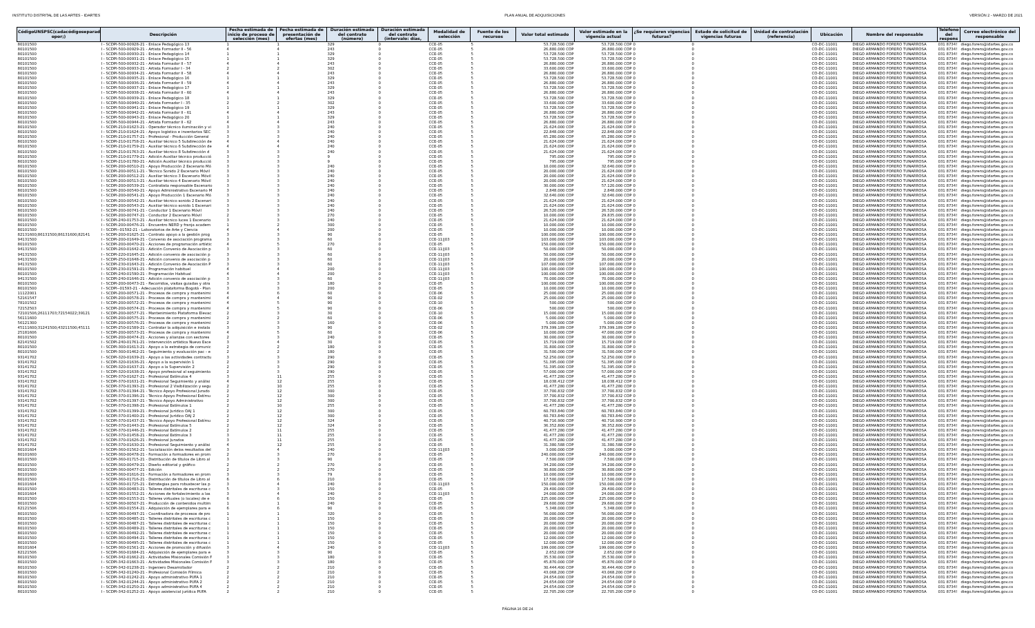INSTITUTO DISTRITAL DE LAS ARTES - IDARTES PLAN ANUAL DE ADQUISICIONES VERSIÓN 2 - MARZO DE 2021
| CódigoUNSPSC(cadacódigoseparad opor;) | Descripción | Fecha estimada de inicio de proceso de selección (mes) | Fecha estimada de presentación de ofertas (mes) | Duración estimada del contrato (número) | Duración estimada del contrato (intervalo: días, | Modalidad de selección | Fuente de los recursos | Valor total estimado | Valor estimado en la vigencia actual | ¿Se requieren vigencias futuras? | Estado de solicitud de vigencias futuras | Unidad de contratación (referencia) | Ubicación | Nombre del responsable | Teléfono del respons | Correo electrónico del responsable |
| --- | --- | --- | --- | --- | --- | --- | --- | --- | --- | --- | --- | --- | --- | --- | --- | --- |
| 80101500 | I - SCDPI-500-00928-21 - Enlace Pedagógico 13 | 1 | 1 | 329 | 0 | CCE-05 | 5 | 53.728.500 COP | 53.728.500 COP | 0 | 0 | | CO-DC-11001 | DIEGO ARMANDO FORERO TUNARROSA | 031 8734! | diego.forero@idartes.gov.co |
| 80101500 | I - SCDPI-500-00929-21 - Artista Formador II - 56 | 4 | 4 | 243 | 0 | CCE-05 | 5 | 26.880.000 COP | 26.880.000 COP | 0 | 0 | | CO-DC-11001 | DIEGO ARMANDO FORERO TUNARROSA | 031 8734! | diego.forero@idartes.gov.co |
| 80101500 | I - SCDPI-500-00930-21 - Enlace Pedagógico 14 | 1 | 1 | 329 | 0 | CCE-05 | 5 | 53.728.500 COP | 53.728.500 COP | 0 | 0 | | CO-DC-11001 | DIEGO ARMANDO FORERO TUNARROSA | 031 8734! | diego.forero@idartes.gov.co |
| 80101500 | I - SCDPI-500-00931-21 - Enlace Pedagógico 15 | 1 | 1 | 329 | 0 | CCE-05 | 5 | 53.728.500 COP | 53.728.500 COP | 0 | 0 | | CO-DC-11001 | DIEGO ARMANDO FORERO TUNARROSA | 031 8734! | diego.forero@idartes.gov.co |
| 80101500 | I - SCDPI-500-00932-21 - Artista Formador II - 57 | 4 | 4 | 243 | 0 | CCE-05 | 5 | 26.880.000 COP | 26.880.000 COP | 0 | 0 | | CO-DC-11001 | DIEGO ARMANDO FORERO TUNARROSA | 031 8734! | diego.forero@idartes.gov.co |
| 80101500 | I - SCDPI-500-00933-21 - Artista Formador I - 34 | 2 | 2 | 302 | 0 | CCE-05 | 5 | 33.600.000 COP | 33.600.000 COP | 0 | 0 | | CO-DC-11001 | DIEGO ARMANDO FORERO TUNARROSA | 031 8734! | diego.forero@idartes.gov.co |
| 80101500 | I - SCDPI-500-00934-21 - Artista Formador II - 58 | 4 | 4 | 243 | 0 | CCE-05 | 5 | 26.880.000 COP | 26.880.000 COP | 0 | 0 | | CO-DC-11001 | DIEGO ARMANDO FORERO TUNARROSA | 031 8734! | diego.forero@idartes.gov.co |
| 80101500 | I - SCDPI-500-00935-21 - Enlace Pedagógico 16 | 1 | 1 | 329 | 0 | CCE-05 | 5 | 53.728.500 COP | 53.728.500 COP | 0 | 0 | | CO-DC-11001 | DIEGO ARMANDO FORERO TUNARROSA | 031 8734! | diego.forero@idartes.gov.co |
| 80101500 | I - SCDPI-500-00936-21 - Artista Formador II - 59 | 4 | 4 | 243 | 0 | CCE-05 | 5 | 26.880.000 COP | 26.880.000 COP | 0 | 0 | | CO-DC-11001 | DIEGO ARMANDO FORERO TUNARROSA | 031 8734! | diego.forero@idartes.gov.co |
| 80101500 | I - SCDPI-500-00937-21 - Enlace Pedagógico 17 | 1 | 1 | 329 | 0 | CCE-05 | 5 | 53.728.500 COP | 53.728.500 COP | 0 | 0 | | CO-DC-11001 | DIEGO ARMANDO FORERO TUNARROSA | 031 8734! | diego.forero@idartes.gov.co |
| 80101500 | I - SCDPI-500-00938-21 - Artista Formador II - 60 | 4 | 4 | 243 | 0 | CCE-05 | 5 | 26.880.000 COP | 26.880.000 COP | 0 | 0 | | CO-DC-11001 | DIEGO ARMANDO FORERO TUNARROSA | 031 8734! | diego.forero@idartes.gov.co |
| 80101500 | I - SCDPI-500-00939-21 - Enlace Pedagógico 18 | 1 | 1 | 329 | 0 | CCE-05 | 5 | 53.728.500 COP | 53.728.500 COP | 0 | 0 | | CO-DC-11001 | DIEGO ARMANDO FORERO TUNARROSA | 031 8734! | diego.forero@idartes.gov.co |
| 80101500 | I - SCDPI-500-00940-21 - Artista Formador I - 35 | 2 | 2 | 302 | 0 | CCE-05 | 5 | 33.600.000 COP | 33.600.000 COP | 0 | 0 | | CO-DC-11001 | DIEGO ARMANDO FORERO TUNARROSA | 031 8734! | diego.forero@idartes.gov.co |
| 80101500 | I - SCDPI-500-00941-21 - Enlace Pedagógico 19 | 1 | 1 | 329 | 0 | CCE-05 | 5 | 53.728.500 COP | 53.728.500 COP | 0 | 0 | | CO-DC-11001 | DIEGO ARMANDO FORERO TUNARROSA | 031 8734! | diego.forero@idartes.gov.co |
| 80101500 | I - SCDPI-500-00942-21 - Artista Formador II - 61 | 4 | 4 | 243 | 0 | CCE-05 | 5 | 26.880.000 COP | 26.880.000 COP | 0 | 0 | | CO-DC-11001 | DIEGO ARMANDO FORERO TUNARROSA | 031 8734! | diego.forero@idartes.gov.co |
| 80101500 | I - SCDPI-500-00943-21 - Enlace Pedagógico 20 | 1 | 1 | 329 | 0 | CCE-05 | 5 | 53.728.500 COP | 53.728.500 COP | 0 | 0 | | CO-DC-11001 | DIEGO ARMANDO FORERO TUNARROSA | 031 8734! | diego.forero@idartes.gov.co |
| 80101500 | I - SCDPI-500-00944-21 - Artista Formador II - 62 | 4 | 4 | 243 | 0 | CCE-05 | 5 | 26.880.000 COP | 26.880.000 COP | 0 | 0 | | CO-DC-11001 | DIEGO ARMANDO FORERO TUNARROSA | 031 8734! | diego.forero@idartes.gov.co |
| 80101500 | I - SCDPI-210-01623-21 - Operador técnico iluminación y vi | 3 | 3 | 240 | 0 | CCE-05 | 5 | 21.624.000 COP | 21.624.000 COP | 0 | 0 | | CO-DC-11001 | DIEGO ARMANDO FORERO TUNARROSA | 031 8734! | diego.forero@idartes.gov.co |
| 80101500 | I - SCDPI-210-01624-21 - Apoyo logístico e inventarios SEC | 3 | 3 | 240 | 0 | CCE-05 | 5 | 22.848.000 COP | 22.848.000 COP | 0 | 0 | | CO-DC-11001 | DIEGO ARMANDO FORERO TUNARROSA | 031 8734! | diego.forero@idartes.gov.co |
| 80101500 | I - SCDPI-210-01757-21 - Profesional - Producción General | 3 | 3 | 240 | 0 | CCE-05 | 5 | 65.280.000 COP | 65.280.000 COP | 0 | 0 | | CO-DC-11001 | DIEGO ARMANDO FORERO TUNARROSA | 031 8734! | diego.forero@idartes.gov.co |
| 80101500 | I - SCDPI-210-01758-21 - Auxiliar técnico 5 Subdirección de | 4 | 4 | 240 | 0 | CCE-05 | 5 | 21.624.000 COP | 21.624.000 COP | 0 | 0 | | CO-DC-11001 | DIEGO ARMANDO FORERO TUNARROSA | 031 8734! | diego.forero@idartes.gov.co |
| 80101500 | I - SCDPI-210-01759-21 - Auxiliar técnico 6 Subdirección de | 4 | 4 | 240 | 0 | CCE-05 | 5 | 21.624.000 COP | 21.624.000 COP | 0 | 0 | | CO-DC-11001 | DIEGO ARMANDO FORERO TUNARROSA | 031 8734! | diego.forero@idartes.gov.co |
| 80101500 | I - SCDPI-210-01763-21 - Auxiliar técnico 8 Subdirección d | 3 | 3 | 240 | 0 | CCE-05 | 5 | 21.624.000 COP | 21.624.000 COP | 0 | 0 | | CO-DC-11001 | DIEGO ARMANDO FORERO TUNARROSA | 031 8734! | diego.forero@idartes.gov.co |
| 80101500 | I - SCDPI-210-01779-21 - Adición Auxiliar técnico producció | 3 | 3 | 9 | 0 | CCE-05 | 5 | 795.000 COP | 795.000 COP | 0 | 0 | | CO-DC-11001 | DIEGO ARMANDO FORERO TUNARROSA | 031 8734! | diego.forero@idartes.gov.co |
| 80101500 | I - SCDPI-210-01780-21 - Adición Auxiliar técnico producció | 3 | 3 | 9 | 0 | CCE-05 | 5 | 795.000 COP | 795.000 COP | 0 | 0 | | CO-DC-11001 | DIEGO ARMANDO FORERO TUNARROSA | 031 8734! | diego.forero@idartes.gov.co |
| 80101500 | I - SCDPI-200-00510-21 - Apoyo Producción 2 Escenario Mó | 3 | 3 | 240 | 0 | CCE-05 | 5 | 10.000.000 COP | 32.640.000 COP | 0 | 0 | | CO-DC-11001 | DIEGO ARMANDO FORERO TUNARROSA | 031 8734! | diego.forero@idartes.gov.co |
| 80101500 | I - SCDPI-200-00511-21 - Técnico Sonido 2 Escenario Móvil | 3 | 3 | 240 | 0 | CCE-05 | 5 | 20.000.000 COP | 21.624.000 COP | 0 | 0 | | CO-DC-11001 | DIEGO ARMANDO FORERO TUNARROSA | 031 8734! | diego.forero@idartes.gov.co |
| 80101500 | I - SCDPI-200-00512-21 - Auxiliar técnico 3 Escenario Móvil | 3 | 3 | 240 | 0 | CCE-05 | 5 | 20.000.000 COP | 21.624.000 COP | 0 | 0 | | CO-DC-11001 | DIEGO ARMANDO FORERO TUNARROSA | 031 8734! | diego.forero@idartes.gov.co |
| 80101500 | I - SCDPI-200-00513-21 - Auxiliar técnico 4 Escenario Móvil | 3 | 3 | 240 | 0 | CCE-05 | 5 | 20.000.000 COP | 21.624.000 COP | 0 | 0 | | CO-DC-11001 | DIEGO ARMANDO FORERO TUNARROSA | 031 8734! | diego.forero@idartes.gov.co |
| 80101500 | I - SCDPI-200-00539-21 - Contratista responsable Escenario | 3 | 3 | 240 | 0 | CCE-05 | 5 | 30.000.000 COP | 57.120.000 COP | 0 | 0 | | CO-DC-11001 | DIEGO ARMANDO FORERO TUNARROSA | 031 8734! | diego.forero@idartes.gov.co |
| 80101500 | I - SCDPI-200-00540-21 - Apoyo Administrativo Escenario M | 3 | 3 | 240 | 0 | CCE-05 | 5 | 2.848.000 COP | 2.848.000 COP | 0 | 0 | | CO-DC-11001 | DIEGO ARMANDO FORERO TUNARROSA | 031 8734! | diego.forero@idartes.gov.co |
| 80101500 | I - SCDPI-200-00541-21 - Apoyo Producción 1 Escenario Mó | 3 | 3 | 240 | 0 | CCE-05 | 5 | 32.640.000 COP | 32.640.000 COP | 0 | 0 | | CO-DC-11001 | DIEGO ARMANDO FORERO TUNARROSA | 031 8734! | diego.forero@idartes.gov.co |
| 80101500 | I - SCDPI-200-00542-21 - Auxiliar técnico sonido 2 Escenari | 3 | 3 | 240 | 0 | CCE-05 | 5 | 21.624.000 COP | 21.624.000 COP | 0 | 0 | | CO-DC-11001 | DIEGO ARMANDO FORERO TUNARROSA | 031 8734! | diego.forero@idartes.gov.co |
| 80101500 | I - SCDPI-200-00543-21 - Auxiliar técnico sonido 1 Escenari | 3 | 3 | 240 | 0 | CCE-05 | 5 | 21.624.000 COP | 21.624.000 COP | 0 | 0 | | CO-DC-11001 | DIEGO ARMANDO FORERO TUNARROSA | 031 8734! | diego.forero@idartes.gov.co |
| 80101500 | I - SCDPI-200-00741-21 - Conductor 1 Escenario Móvil | 3 | 3 | 240 | 0 | CCE-05 | 5 | 26.520.000 COP | 26.520.000 COP | 0 | 0 | | CO-DC-11001 | DIEGO ARMANDO FORERO TUNARROSA | 031 8734! | diego.forero@idartes.gov.co |
| 80101500 | I - SCDPI-200-00747-21 - Conductor 2 Escenario Móvil | 2 | 3 | 270 | 0 | CCE-05 | 5 | 10.000.000 COP | 29.835.000 COP | 0 | 0 | | CO-DC-11001 | DIEGO ARMANDO FORERO TUNARROSA | 031 8734! | diego.forero@idartes.gov.co |
| 80101500 | I - SCDPI-240-01753-21 - Auxiliar técnico luces 1 Escenario | 3 | 3 | 240 | 0 | CCE-05 | 5 | 21.624.000 COP | 21.624.000 COP | 0 | 0 | | CO-DC-11001 | DIEGO ARMANDO FORERO TUNARROSA | 031 8734! | diego.forero@idartes.gov.co |
| 80101500 | I - SCDPI-200-00476-21 - Encuentro NERD y franja academ | 1 | 2 | 300 | 0 | CCE-05 | 5 | 10.000.000 COP | 10.000.000 COP | 0 | 0 | | CO-DC-11001 | DIEGO ARMANDO FORERO TUNARROSA | 031 8734! | diego.forero@idartes.gov.co |
| 80101500 | I - SCDPI--01592-21 - Laboratorios de Arte y Ciencia | 4 | 4 | 200 | 0 | CCE-05 | 5 | 10.000.000 COP | 10.000.000 COP | 0 | 0 | | CO-DC-11001 | DIEGO ARMANDO FORERO TUNARROSA | 031 8734! | diego.forero@idartes.gov.co |
| 82131600;86131500;86131600;82141 | I - SCDPI-200-01625-21 - Contrato apoyo a la gestión prog | 3 | 3 | 90 | 0 | CCE-05 | 5 | 100.000.000 COP | 100.000.000 COP | 0 | 0 | | CO-DC-11001 | DIEGO ARMANDO FORERO TUNARROSA | 031 8734! | diego.forero@idartes.gov.co |
| 94131500 | I - SCDPI-200-01649-21 - Convenio de asociación programa | 3 | 3 | 60 | 0 | CCE-11//03 | 5 | 103.000.000 COP | 103.000.000 COP | 0 | 0 | | CO-DC-11001 | DIEGO ARMANDO FORERO TUNARROSA | 031 8734! | diego.forero@idartes.gov.co |
| 80101500 | I - SCDPI-200-00470-21 - Acciones de programación artístic | 4 | 5 | 270 | 0 | CCE-05 | 5 | 150.000.000 COP | 150.000.000 COP | 0 | 0 | | CO-DC-11001 | DIEGO ARMANDO FORERO TUNARROSA | 031 8734! | diego.forero@idartes.gov.co |
| 94131500 | I - SCDPI-260-01642-21 - Adición Convenio de Asociación p | 3 | 3 | 60 | 0 | CCE-11//03 | 5 | 50.000.000 COP | 50.000.000 COP | 0 | 0 | | CO-DC-11001 | DIEGO ARMANDO FORERO TUNARROSA | 031 8734! | diego.forero@idartes.gov.co |
| 94131500 | I - SCDPI-220-01645-21 - Adición convenio de asociación p | 3 | 3 | 60 | 0 | CCE-11//03 | 5 | 50.000.000 COP | 50.000.000 COP | 0 | 0 | | CO-DC-11001 | DIEGO ARMANDO FORERO TUNARROSA | 031 8734! | diego.forero@idartes.gov.co |
| 94131500 | I - SCDPI-250-01648-21 - Adición convenio de asociación p | 3 | 3 | 60 | 0 | CCE-11//03 | 5 | 20.000.000 COP | 20.000.000 COP | 0 | 0 | | CO-DC-11001 | DIEGO ARMANDO FORERO TUNARROSA | 031 8734! | diego.forero@idartes.gov.co |
| 94131500 | I - SCDPI-230-01643-21 - Adición Convenio de Asociación P | 3 | 3 | 60 | 0 | CCE-11//03 | 5 | 107.000.000 COP | 107.000.000 COP | 0 | 0 | | CO-DC-11001 | DIEGO ARMANDO FORERO TUNARROSA | 031 8734! | diego.forero@idartes.gov.co |
| 80101500 | I - SCDPI-230-01591-21 - Programación habituel | 4 | 4 | 200 | 0 | CCE-11//03 | 5 | 100.000.000 COP | 100.000.000 COP | 0 | 0 | | CO-DC-11001 | DIEGO ARMANDO FORERO TUNARROSA | 031 8734! | diego.forero@idartes.gov.co |
| 80101500 | I - SCDPI-240-01590-21 - Programación Habitual | 4 | 4 | 200 | 0 | CCE-11//03 | 5 | 100.000.000 COP | 100.000.000 COP | 0 | 0 | | CO-DC-11001 | DIEGO ARMANDO FORERO TUNARROSA | 031 8734! | diego.forero@idartes.gov.co |
| 94131500 | I - SCDPI-240-01646-21 - Adición convenio de asociación p | 3 | 3 | 60 | 0 | CCE-11//03 | 5 | 70.000.000 COP | 70.000.000 COP | 0 | 0 | | CO-DC-11001 | DIEGO ARMANDO FORERO TUNARROSA | 031 8734! | diego.forero@idartes.gov.co |
| 80101500 | I - SCDPI-200-00473-21 - Recorridos, visitas guiadas y otra | 3 | 3 | 180 | 0 | CCE-05 | 5 | 100.000.000 COP | 100.000.000 COP | 0 | 0 | | CO-DC-11001 | DIEGO ARMANDO FORERO TUNARROSA | 031 8734! | diego.forero@idartes.gov.co |
| 80101500 | I - SCDPI--01593-21 - Adecuación plataforma Bogotá - Plan | 3 | 3 | 200 | 0 | CCE-05 | 5 | 10.000.000 COP | 10.000.000 COP | 0 | 0 | | CO-DC-11001 | DIEGO ARMANDO FORERO TUNARROSA | 031 8734! | diego.forero@idartes.gov.co |
| 11122001 | I - SCDPI-200-00571-21 - Procesos de compra y mantenimi | 4 | 6 | 60 | 0 | CCE-06 | 5 | 25.000.000 COP | 25.000.000 COP | 0 | 0 | | CO-DC-11001 | DIEGO ARMANDO FORERO TUNARROSA | 031 8734! | diego.forero@idartes.gov.co |
| 52161547 | I - SCDPI-200-00578-21 - Procesos de compra y mantenimi | 4 | 4 | 90 | 0 | CCE-02 | 5 | 25.000.000 COP | 25.000.000 COP | 0 | 0 | | CO-DC-11001 | DIEGO ARMANDO FORERO TUNARROSA | 031 8734! | diego.forero@idartes.gov.co |
| 78101502 | I - SCDPI-200-00572-21 - Procesos de compra y mantenimi | 4 | 5 | 90 | 0 | CCE-10 | 5 | 500.000 COP | 500.000 COP | 0 | 0 | | CO-DC-11001 | DIEGO ARMANDO FORERO TUNARROSA | 031 8734! | diego.forero@idartes.gov.co |
| 72152503 | I - SCDPI-200-00574-21 - Procesos de compra y mantenimi | 4 | 5 | 90 | 0 | CCE-06 | 5 | 500.000 COP | 500.000 COP | 0 | 0 | | CO-DC-11001 | DIEGO ARMANDO FORERO TUNARROSA | 031 8734! | diego.forero@idartes.gov.co |
| 72101506;26111703;72154022;39121 | I - SCDPI-200-00577-21 - Mantenimiento Plataforma Elevac | 2 | 3 | 30 | 0 | CCE-10 | 5 | 15.000.000 COP | 15.000.000 COP | 0 | 0 | | CO-DC-11001 | DIEGO ARMANDO FORERO TUNARROSA | 031 8734! | diego.forero@idartes.gov.co |
| 56111600 | I - SCDPI-200-00575-21 - Procesos de compra y mantenimi | 2 | 2 | 60 | 0 | CCE-06 | 5 | 5.000.000 COP | 5.000.000 COP | 0 | 0 | | CO-DC-11001 | DIEGO ARMANDO FORERO TUNARROSA | 031 8734! | diego.forero@idartes.gov.co |
| 56121300 | I - SCDPI-200-00576-21 - Procesos de compra y mantenimi | 2 | 3 | 160 | 0 | CCE-06 | 5 | 5.000.000 COP | 5.000.000 COP | 0 | 0 | | CO-DC-11001 | DIEGO ARMANDO FORERO TUNARROSA | 031 8734! | diego.forero@idartes.gov.co |
| 45111600;31241500;43211500;45111 | I - SCDPI-250-01589-21 - Contratar la adquisición e instala | 3 | 3 | 90 | 0 | CCE-02 | 5 | 379.399.189 COP | 379.399.189 COP | 0 | 0 | | CO-DC-11001 | DIEGO ARMANDO FORERO TUNARROSA | 031 8734! | diego.forero@idartes.gov.co |
| 25181606 | I - SCDPI-200-00573-21 - Procesos de compra y mantenimi | 4 | 5 | 60 | 0 | CCE-06 | 5 | 10.000.000 COP | 47.000.000 COP | 0 | 0 | | CO-DC-11001 | DIEGO ARMANDO FORERO TUNARROSA | 031 8734! | diego.forero@idartes.gov.co |
| 80101500 | I - SCDPI-200-00474-21 - Acciones y alianzas con sectores | 2 | 3 | 240 | 0 | CCE-05 | 5 | 30.000.000 COP | 30.000.000 COP | 0 | 0 | | CO-DC-11001 | DIEGO ARMANDO FORERO TUNARROSA | 031 8734! | diego.forero@idartes.gov.co |
| 82141502 | I - SCDPI-240-01761-21 - Intervención artística Nuevo Esce | 3 | 4 | 30 | 0 | CCE-05 | 5 | 15.719.000 COP | 15.719.000 COP | 0 | 0 | | CO-DC-11001 | DIEGO ARMANDO FORERO TUNARROSA | 031 8734! | diego.forero@idartes.gov.co |
| 80101500 | I - SCDPI-300-01613-21 - Apoyo a la estrategia de comunic | 2 | 2 | 180 | 0 | CCE-05 | 5 | 31.800.000 COP | 31.800.000 COP | 0 | 0 | | CO-DC-11001 | DIEGO ARMANDO FORERO TUNARROSA | 031 8734! | diego.forero@idartes.gov.co |
| 80101500 | I - SCDPI-300-01462-21 - Seguimiento y evaluación pac - e | 2 | 2 | 180 | 0 | CCE-05 | 5 | 31.500.000 COP | 31.500.000 COP | 0 | 0 | | CO-DC-11001 | DIEGO ARMANDO FORERO TUNARROSA | 031 8734! | diego.forero@idartes.gov.co |
| 93141702 | I - SCDPI-320-01639-21 - Apoyo a las actividades contractu | 3 | 3 | 290 | 0 | CCE-05 | 5 | 52.250.000 COP | 52.250.000 COP | 0 | 0 | | CO-DC-11001 | DIEGO ARMANDO FORERO TUNARROSA | 031 8734! | diego.forero@idartes.gov.co |
| 93141702 | I - SCDPI-320-01636-21 - Apoyo a la supervisión 1 | 2 | 3 | 290 | 0 | CCE-05 | 5 | 51.395.000 COP | 51.395.000 COP | 0 | 0 | | CO-DC-11001 | DIEGO ARMANDO FORERO TUNARROSA | 031 8734! | diego.forero@idartes.gov.co |
| 93141702 | I - SCDPI-320-01637-21 - Apoyo a la Supervisión 2 | 2 | 3 | 290 | 0 | CCE-05 | 5 | 51.395.000 COP | 51.395.000 COP | 0 | 0 | | CO-DC-11001 | DIEGO ARMANDO FORERO TUNARROSA | 031 8734! | diego.forero@idartes.gov.co |
| 93141702 | I - SCDPI-320-01638-21 - Apoyo profesional al seguimiento | 2 | 3 | 290 | 0 | CCE-05 | 5 | 57.000.000 COP | 57.000.000 COP | 0 | 0 | | CO-DC-11001 | DIEGO ARMANDO FORERO TUNARROSA | 031 8734! | diego.forero@idartes.gov.co |
| 93141702 | I - SCDPI-370-01627-21 - Profesional Estímulos 4 | 3 | 11 | 255 | 0 | CCE-05 | 5 | 41.477.280 COP | 41.477.280 COP | 0 | 0 | | CO-DC-11001 | DIEGO ARMANDO FORERO TUNARROSA | 031 8734! | diego.forero@idartes.gov.co |
| 93141702 | I - SCDPI-370-01631-21 - Profesional Seguimiento y análisi | 4 | 12 | 255 | 0 | CCE-05 | 5 | 18.038.412 COP | 18.038.412 COP | 0 | 0 | | CO-DC-11001 | DIEGO ARMANDO FORERO TUNARROSA | 031 8734! | diego.forero@idartes.gov.co |
| 93141702 | I - SCDPI-370-01393-21 - Profesional 2 Visibilización y segu | 2 | 10 | 255 | 0 | CCE-05 | 5 | 41.477.280 COP | 41.477.280 COP | 0 | 0 | | CO-DC-11001 | DIEGO ARMANDO FORERO TUNARROSA | 031 8734! | diego.forero@idartes.gov.co |
| 93141702 | I - SCDPI-370-01394-21 - Técnico Apoyo Profesional Jurado | 2 | 12 | 300 | 0 | CCE-05 | 5 | 37.700.832 COP | 37.700.832 COP | 0 | 0 | | CO-DC-11001 | DIEGO ARMANDO FORERO TUNARROSA | 031 8734! | diego.forero@idartes.gov.co |
| 93141702 | I - SCDPI-370-01396-21 - Técnico Apoyo Profesional Estímu | 2 | 12 | 300 | 0 | CCE-05 | 5 | 37.700.832 COP | 37.700.832 COP | 0 | 0 | | CO-DC-11001 | DIEGO ARMANDO FORERO TUNARROSA | 031 8734! | diego.forero@idartes.gov.co |
| 93141702 | I - SCDPI-370-01397-21 - Técnico Apoyo Administrativo | 2 | 12 | 300 | 0 | CCE-05 | 5 | 37.700.832 COP | 37.700.832 COP | 0 | 0 | | CO-DC-11001 | DIEGO ARMANDO FORERO TUNARROSA | 031 8734! | diego.forero@idartes.gov.co |
| 93141702 | I - SCDPI-370-01398-21 - Profesional Estímulos 1 | 2 | 10 | 255 | 0 | CCE-05 | 5 | 41.477.280 COP | 41.477.280 COP | 0 | 0 | | CO-DC-11001 | DIEGO ARMANDO FORERO TUNARROSA | 031 8734! | diego.forero@idartes.gov.co |
| 93141702 | I - SCDPI-370-01399-21 - Profesional Jurídico OAJ 1 | 2 | 12 | 300 | 0 | CCE-05 | 5 | 60.783.840 COP | 60.783.840 COP | 0 | 0 | | CO-DC-11001 | DIEGO ARMANDO FORERO TUNARROSA | 031 8734! | diego.forero@idartes.gov.co |
| 93141702 | I - SCDPI-370-01400-21 - Profesional Jurídico OAJ 2 | 2 | 12 | 300 | 0 | CCE-05 | 5 | 60.783.840 COP | 60.783.840 COP | 0 | 0 | | CO-DC-11001 | DIEGO ARMANDO FORERO TUNARROSA | 031 8734! | diego.forero@idartes.gov.co |
| 93141702 | I - SCDPI-370-01437-21 - Técnico Apoyo Profesional Estímu | 2 | 12 | 324 | 0 | CCE-05 | 5 | 40.716.900 COP | 40.716.900 COP | 0 | 0 | | CO-DC-11001 | DIEGO ARMANDO FORERO TUNARROSA | 031 8734! | diego.forero@idartes.gov.co |
| 93141702 | I - SCDPI-370-01443-21 - Profesional Estímulos 5 | 2 | 12 | 324 | 0 | CCE-05 | 5 | 36.352.800 COP | 36.352.800 COP | 0 | 0 | | CO-DC-11001 | DIEGO ARMANDO FORERO TUNARROSA | 031 8734! | diego.forero@idartes.gov.co |
| 93141702 | I - SCDPI-370-01446-21 - Profesional Estímulos 2 | 2 | 11 | 255 | 0 | CCE-05 | 5 | 41.477.280 COP | 41.477.280 COP | 0 | 0 | | CO-DC-11001 | DIEGO ARMANDO FORERO TUNARROSA | 031 8734! | diego.forero@idartes.gov.co |
| 93141702 | I - SCDPI-370-01458-21 - Profesional Estímulos 3 | 3 | 11 | 255 | 0 | CCE-05 | 5 | 41.477.280 COP | 41.477.280 COP | 0 | 0 | | CO-DC-11001 | DIEGO ARMANDO FORERO TUNARROSA | 031 8734! | diego.forero@idartes.gov.co |
| 93141702 | I - SCDPI-370-01626-21 - Profesional Jurados | 3 | 11 | 255 | 0 | CCE-05 | 5 | 41.477.280 COP | 41.477.280 COP | 0 | 0 | | CO-DC-11001 | DIEGO ARMANDO FORERO TUNARROSA | 031 8734! | diego.forero@idartes.gov.co |
| 93141702 | I - SCDPI-370-01630-21 - Profesional Seguimiento y análisi | 4 | 12 | 255 | 0 | CCE-05 | 5 | 31.380.588 COP | 31.380.588 COP | 0 | 0 | | CO-DC-11001 | DIEGO ARMANDO FORERO TUNARROSA | 031 8734! | diego.forero@idartes.gov.co |
| 80101604 | I - SCDPI-360-01562-21 - Socialización delos resultados del | 3 | 4 | 240 | 0 | CCE-11//03 | 5 | 3.000.000 COP | 3.000.000 COP | 0 | 0 | | CO-DC-11001 | DIEGO ARMANDO FORERO TUNARROSA | 031 8734! | diego.forero@idartes.gov.co |
| 80101600 | I - SCDPI-360-00478-21 - Formación a formadores en prom | 2 | 3 | 270 | 0 | CCE-05 | 5 | 240.000.000 COP | 240.000.000 COP | 0 | 0 | | CO-DC-11001 | DIEGO ARMANDO FORERO TUNARROSA | 031 8734! | diego.forero@idartes.gov.co |
| 80101500 | I - SCDPI-360-01715-21 - Distribución de títulos de Libro al | 3 | 3 | 90 | 0 | CCE-05 | 5 | 7.500.000 COP | 7.500.000 COP | 0 | 0 | | CO-DC-11001 | DIEGO ARMANDO FORERO TUNARROSA | 031 8734! | diego.forero@idartes.gov.co |
| 80101500 | I - SCDPI-360-00479-21 - Diseño editorial y gráfico | 2 | 2 | 270 | 0 | CCE-05 | 5 | 34.200.000 COP | 34.200.000 COP | 0 | 0 | | CO-DC-11001 | DIEGO ARMANDO FORERO TUNARROSA | 031 8734! | diego.forero@idartes.gov.co |
| 80101500 | I - SCDPI-360-00477-21 - Edición | 2 | 2 | 270 | 0 | CCE-05 | 5 | 30.800.000 COP | 30.800.000 COP | 0 | 0 | | CO-DC-11001 | DIEGO ARMANDO FORERO TUNARROSA | 031 8734! | diego.forero@idartes.gov.co |
| 80101600 | I - SCDPI-360-01616-21 - Formación a formadores en prom | 3 | 3 | 79 | 0 | CCE-05 | 5 | 10.000.000 COP | 10.000.000 COP | 0 | 0 | | CO-DC-11001 | DIEGO ARMANDO FORERO TUNARROSA | 031 8734! | diego.forero@idartes.gov.co |
| 80101500 | I - SCDPI-360-01716-21 - Distribución de títulos de Libro al | 6 | 6 | 210 | 0 | CCE-05 | 5 | 17.500.000 COP | 17.500.000 COP | 0 | 0 | | CO-DC-11001 | DIEGO ARMANDO FORERO TUNARROSA | 031 8734! | diego.forero@idartes.gov.co |
| 80101604 | I - SCDPI-360-01725-21 - Estrategias para robustecer las p | 3 | 4 | 240 | 0 | CCE-11//03 | 5 | 150.000.000 COP | 150.000.000 COP | 0 | 0 | | CO-DC-11001 | DIEGO ARMANDO FORERO TUNARROSA | 031 8734! | diego.forero@idartes.gov.co |
| 80101500 | I - SCDPI-360-00483-21 - Talleres distritales de escrituras c | 5 | 3 | 150 | 0 | CCE-05 | 5 | 29.400.000 COP | 29.400.000 COP | 0 | 0 | | CO-DC-11001 | DIEGO ARMANDO FORERO TUNARROSA | 031 8734! | diego.forero@idartes.gov.co |
| 80101604 | I - SCDPI-360-01552-21 - Acciones de fortalecimiento a las | 3 | 4 | 240 | 0 | CCE-11//03 | 5 | 24.000.000 COP | 24.000.000 COP | 0 | 0 | | CO-DC-11001 | DIEGO ARMANDO FORERO TUNARROSA | 031 8734! | diego.forero@idartes.gov.co |
| 80101500 | I - SCDPI-360-01553-21 - Talleres virtuales (o locales) de e | 6 | 6 | 150 | 0 | CCE-05 | 5 | 225.000.000 COP | 225.000.000 COP | 0 | 0 | | CO-DC-11001 | DIEGO ARMANDO FORERO TUNARROSA | 031 8734! | diego.forero@idartes.gov.co |
| 80101500 | I - SCDPI-360-00507-21 - Producción de contenidos multim | 1 | 1 | 240 | 0 | CCE-05 | 5 | 29.600.000 COP | 29.600.000 COP | 0 | 0 | | CO-DC-11001 | DIEGO ARMANDO FORERO TUNARROSA | 031 8734! | diego.forero@idartes.gov.co |
| 82121506 | I - SCDPI-360-01554-21 - Adquisición de ejemplares para e | 6 | 6 | 90 | 0 | CCE-05 | 5 | 5.348.000 COP | 5.348.000 COP | 0 | 0 | | CO-DC-11001 | DIEGO ARMANDO FORERO TUNARROSA | 031 8734! | diego.forero@idartes.gov.co |
| 80101500 | I - SCDPI-360-00497-21 - Coordinadora de procesos de pro | 1 | 1 | 320 | 0 | CCE-05 | 5 | 56.000.000 COP | 56.000.000 COP | 0 | 0 | | CO-DC-11001 | DIEGO ARMANDO FORERO TUNARROSA | 031 8734! | diego.forero@idartes.gov.co |
| 80101500 | I - SCDPI-360-00485-21 - Talleres distritales de escrituras c | 1 | 1 | 150 | 0 | CCE-05 | 5 | 20.000.000 COP | 20.000.000 COP | 0 | 0 | | CO-DC-11001 | DIEGO ARMANDO FORERO TUNARROSA | 031 8734! | diego.forero@idartes.gov.co |
| 80101500 | I - SCDPI-360-00487-21 - Talleres distritales de escrituras c | 1 | 1 | 150 | 0 | CCE-05 | 5 | 20.000.000 COP | 20.000.000 COP | 0 | 0 | | CO-DC-11001 | DIEGO ARMANDO FORERO TUNARROSA | 031 8734! | diego.forero@idartes.gov.co |
| 80101500 | I - SCDPI-360-00489-21 - Talleres distritales de escrituras c | 1 | 1 | 150 | 0 | CCE-05 | 5 | 20.000.000 COP | 20.000.000 COP | 0 | 0 | | CO-DC-11001 | DIEGO ARMANDO FORERO TUNARROSA | 031 8734! | diego.forero@idartes.gov.co |
| 80101500 | I - SCDPI-360-00492-21 - Talleres distritales de escrituras c | 1 | 1 | 150 | 0 | CCE-05 | 5 | 20.000.000 COP | 20.000.000 COP | 0 | 0 | | CO-DC-11001 | DIEGO ARMANDO FORERO TUNARROSA | 031 8734! | diego.forero@idartes.gov.co |
| 80101500 | I - SCDPI-360-00494-21 - Talleres distritales de escrituras c | 1 | 1 | 150 | 0 | CCE-05 | 5 | 12.000.000 COP | 12.000.000 COP | 0 | 0 | | CO-DC-11001 | DIEGO ARMANDO FORERO TUNARROSA | 031 8734! | diego.forero@idartes.gov.co |
| 80101500 | I - SCDPI-360-00495-21 - Talleres distritales de escrituras c | 1 | 1 | 150 | 0 | CCE-05 | 5 | 12.000.000 COP | 12.000.000 COP | 0 | 0 | | CO-DC-11001 | DIEGO ARMANDO FORERO TUNARROSA | 031 8734! | diego.forero@idartes.gov.co |
| 80101604 | I - SCDPI-360-01561-21 - Acciones de promoción y difusión | 3 | 4 | 240 | 0 | CCE-11//03 | 5 | 199.000.000 COP | 199.000.000 COP | 0 | 0 | | CO-DC-11001 | DIEGO ARMANDO FORERO TUNARROSA | 031 8734! | diego.forero@idartes.gov.co |
| 82121506 | I - SCDPI-360-01684-21 - Adquisición de ejemplares para e | 3 | 3 | 90 | 0 | CCE-05 | 5 | 2.652.000 COP | 2.652.000 COP | 0 | 0 | | CO-DC-11001 | DIEGO ARMANDO FORERO TUNARROSA | 031 8734! | diego.forero@idartes.gov.co |
| 80101500 | I - SCDPI-342-01662-21 - Actividades Misionales Comisión F | 3 | 3 | 180 | 0 | CCE-05 | 5 | 35.530.000 COP | 35.530.000 COP | 0 | 0 | | CO-DC-11001 | DIEGO ARMANDO FORERO TUNARROSA | 031 8734! | diego.forero@idartes.gov.co |
| 80101500 | I - SCDPI-342-01663-21 - Actividades Misionales Comisión F | 3 | 3 | 180 | 0 | CCE-05 | 5 | 45.870.000 COP | 45.870.000 COP | 0 | 0 | | CO-DC-11001 | DIEGO ARMANDO FORERO TUNARROSA | 031 8734! | diego.forero@idartes.gov.co |
| 80101500 | I - SCDPI-342-01238-21 - Ingeniero Desarrollador | 2 | 2 | 210 | 0 | CCE-05 | 5 | 30.444.400 COP | 30.444.400 COP | 0 | 0 | | CO-DC-11001 | DIEGO ARMANDO FORERO TUNARROSA | 031 8734! | diego.forero@idartes.gov.co |
| 80101500 | I - SCDPI-342-01240-21 - Profesional Comisión Fílmica | 2 | 2 | 210 | 0 | CCE-05 | 5 | 43.068.200 COP | 43.068.200 COP | 0 | 0 | | CO-DC-11001 | DIEGO ARMANDO FORERO TUNARROSA | 031 8734! | diego.forero@idartes.gov.co |
| 80101500 | I - SCDPI-342-01242-21 - Apoyo administrativo PUFA 1 | 2 | 2 | 210 | 0 | CCE-05 | 5 | 24.654.000 COP | 24.654.000 COP | 0 | 0 | | CO-DC-11001 | DIEGO ARMANDO FORERO TUNARROSA | 031 8734! | diego.forero@idartes.gov.co |
| 80101500 | I - SCDPI-342-01244-21 - Apoyo administrativo PUFA 2 | 2 | 2 | 210 | 0 | CCE-05 | 5 | 24.654.000 COP | 24.654.000 COP | 0 | 0 | | CO-DC-11001 | DIEGO ARMANDO FORERO TUNARROSA | 031 8734! | diego.forero@idartes.gov.co |
| 80101500 | I - SCDPI-342-01250-21 - Apoyo administrativo PUFA 4 | 2 | 2 | 210 | 0 | CCE-05 | 5 | 24.654.000 COP | 24.654.000 COP | 0 | 0 | | CO-DC-11001 | DIEGO ARMANDO FORERO TUNARROSA | 031 8734! | diego.forero@idartes.gov.co |
| 80101500 | I - SCDPI-342-01252-21 - Apoyo asistencial jurídica PUFA | 2 | 2 | 210 | 0 | CCE-05 | 5 | 22.705.200 COP | 22.705.200 COP | 0 | 0 | | CO-DC-11001 | DIEGO ARMANDO FORERO TUNARROSA | 031 8734! | diego.forero@idartes.gov.co |
PÁGINA 16 DE 24